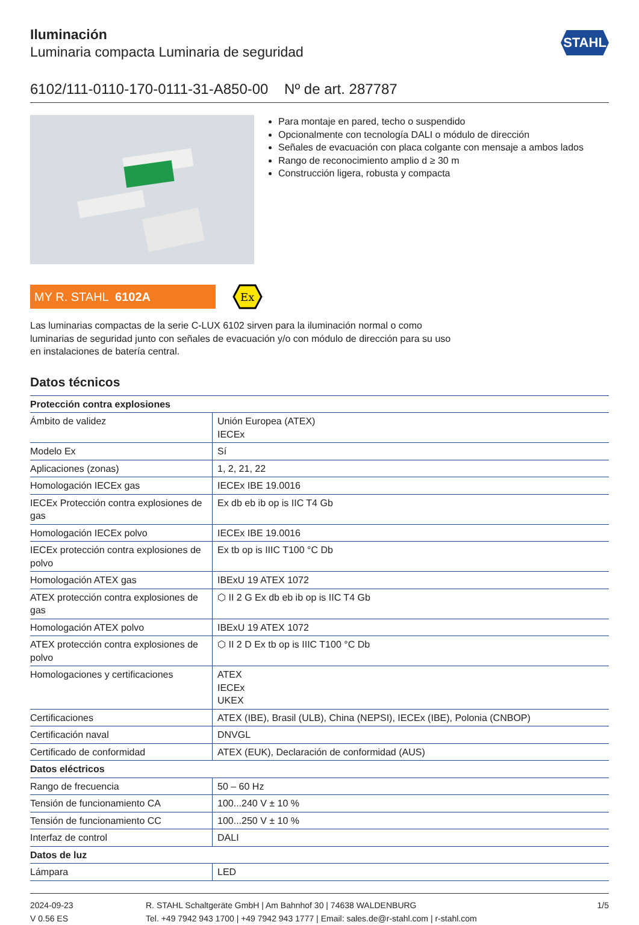Iluminación
Luminaria compacta Luminaria de seguridad
STAHL
6102/111-0110-170-0111-31-A850-00 Nº de art. 287787
Para montaje en pared, techo o suspendido
Opcionalmente con tecnología DALI o módulo de dirección
Señales de evacuación con placa colgante con mensaje a ambos lados
Rango de reconocimiento amplio d ≥ 30 m
Construcción ligera, robusta y compacta
MY R. STAHL 6102A
Ex
Las luminarias compactas de la serie C-LUX 6102 sirven para la iluminación normal o como luminarias de seguridad junto con señales de evacuación y/o con módulo de dirección para su uso en instalaciones de batería central.
Datos técnicos
| Protección contra explosiones | |
| --- | --- |
| Ámbito de validez | Unión Europea (ATEX) IECEx |
| Modelo Ex | Sí |
| Aplicaciones (zonas) | 1, 2, 21, 22 |
| Homologación IECEx gas | IECEx IBE 19.0016 |
| IECEx Protección contra explosiones de gas | Ex db eb ib op is IIC T4 Gb |
| Homologación IECEx polvo | IECEx IBE 19.0016 |
| IECEx protección contra explosiones de polvo | Ex tb op is IIIC T100 °C Db |
| Homologación ATEX gas | IBExU 19 ATEX 1072 |
| ATEX protección contra explosiones de gas | ⬡ II 2 G Ex db eb ib op is IIC T4 Gb |
| Homologación ATEX polvo | IBExU 19 ATEX 1072 |
| ATEX protección contra explosiones de polvo | ⬡ II 2 D Ex tb op is IIIC T100 °C Db |
| Homologaciones y certificaciones | ATEX IECEx UKEX |
| Certificaciones | ATEX (IBE), Brasil (ULB), China (NEPSI), IECEx (IBE), Polonia (CNBOP) |
| Certificación naval | DNVGL |
| Certificado de conformidad | ATEX (EUK), Declaración de conformidad (AUS) |
| Datos eléctricos | |
| Rango de frecuencia | 50 – 60 Hz |
| Tensión de funcionamiento CA | 100...240 V ± 10 % |
| Tensión de funcionamiento CC | 100...250 V ± 10 % |
| Interfaz de control | DALI |
| Datos de luz | |
| Lámpara | LED |
2024-09-23
V 0.56 ES
R. STAHL Schaltgeräte GmbH | Am Bahnhof 30 | 74638 WALDENBURG
Tel. +49 7942 943 1700 | +49 7942 943 1777 | Email: sales.de@r-stahl.com | r-stahl.com
1/5